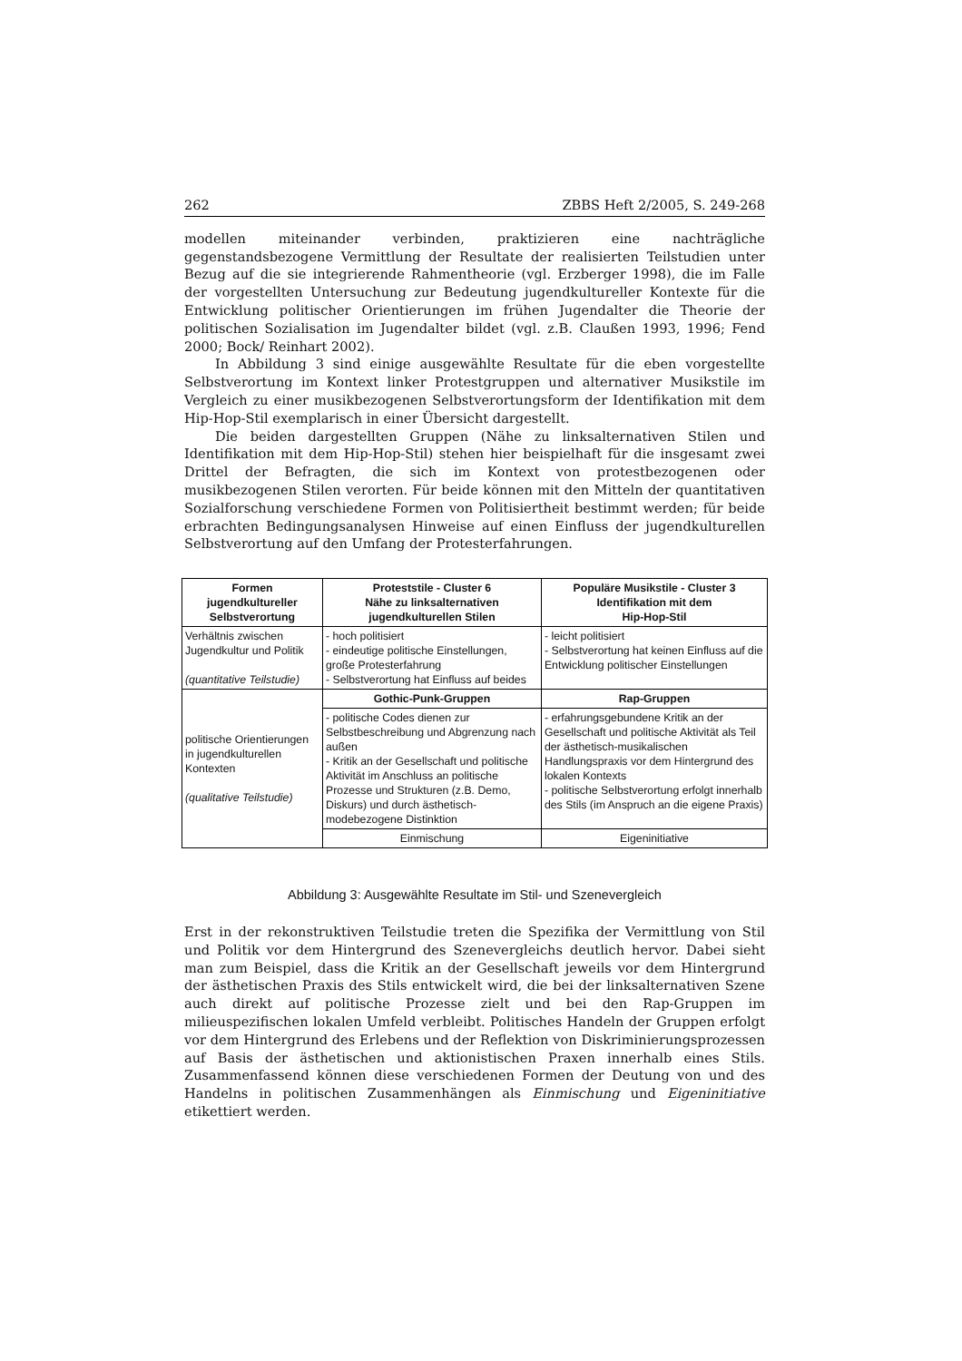262 ZBBS Heft 2/2005, S. 249-268
modellen miteinander verbinden, praktizieren eine nachträgliche gegenstandsbezogene Vermittlung der Resultate der realisierten Teilstudien unter Bezug auf die sie integrierende Rahmentheorie (vgl. Erzberger 1998), die im Falle der vorgestellten Untersuchung zur Bedeutung jugendkultureller Kontexte für die Entwicklung politischer Orientierungen im frühen Jugendalter die Theorie der politischen Sozialisation im Jugendalter bildet (vgl. z.B. Claußen 1993, 1996; Fend 2000; Bock/ Reinhart 2002).
In Abbildung 3 sind einige ausgewählte Resultate für die eben vorgestellte Selbstverortung im Kontext linker Protestgruppen und alternativer Musikstile im Vergleich zu einer musikbezogenen Selbstverortungsform der Identifikation mit dem Hip-Hop-Stil exemplarisch in einer Übersicht dargestellt.
Die beiden dargestellten Gruppen (Nähe zu linksalternativen Stilen und Identifikation mit dem Hip-Hop-Stil) stehen hier beispielhaft für die insgesamt zwei Drittel der Befragten, die sich im Kontext von protestbezogenen oder musikbezogenen Stilen verorten. Für beide können mit den Mitteln der quantitativen Sozialforschung verschiedene Formen von Politisiertheit bestimmt werden; für beide erbrachten Bedingungsanalysen Hinweise auf einen Einfluss der jugendkulturellen Selbstverortung auf den Umfang der Protesterfahrungen.
| Formen jugendkultureller Selbstverortung | Proteststile - Cluster 6 Nähe zu linksalternativen jugendkulturellen Stilen | Populäre Musikstile - Cluster 3 Identifikation mit dem Hip-Hop-Stil |
| --- | --- | --- |
| Verhältnis zwischen Jugendkultur und Politik (quantitative Teilstudie) | - hoch politisiert - eindeutige politische Einstellungen, große Protesterfahrung - Selbstverortung hat Einfluss auf beides | - leicht politisiert - Selbstverortung hat keinen Einfluss auf die Entwicklung politischer Einstellungen |
| politische Orientierungen in jugendkulturellen Kontexten (qualitative Teilstudie) | Gothic-Punk-Gruppen | Rap-Gruppen |
| | - politische Codes dienen zur Selbstbeschreibung und Abgrenzung nach außen - Kritik an der Gesellschaft und politische Aktivität im Anschluss an politische Prozesse und Strukturen (z.B. Demo, Diskurs) und durch ästhetisch-modebezogene Distinktion | - erfahrungsgebundene Kritik an der Gesellschaft und politische Aktivität als Teil der ästhetisch-musikalischen Handlungspraxis vor dem Hintergrund des lokalen Kontexts - politische Selbstverortung erfolgt innerhalb des Stils (im Anspruch an die eigene Praxis) |
| | Einmischung | Eigeninitiative |
Abbildung 3: Ausgewählte Resultate im Stil- und Szenevergleich
Erst in der rekonstruktiven Teilstudie treten die Spezifika der Vermittlung von Stil und Politik vor dem Hintergrund des Szenevergleichs deutlich hervor. Dabei sieht man zum Beispiel, dass die Kritik an der Gesellschaft jeweils vor dem Hintergrund der ästhetischen Praxis des Stils entwickelt wird, die bei der linksalternativen Szene auch direkt auf politische Prozesse zielt und bei den Rap-Gruppen im milieuspezifischen lokalen Umfeld verbleibt. Politisches Handeln der Gruppen erfolgt vor dem Hintergrund des Erlebens und der Reflektion von Diskriminierungsprozessen auf Basis der ästhetischen und aktionistischen Praxen innerhalb eines Stils. Zusammenfassend können diese verschiedenen Formen der Deutung von und des Handelns in politischen Zusammenhängen als Einmischung und Eigeninitiative etikettiert werden.